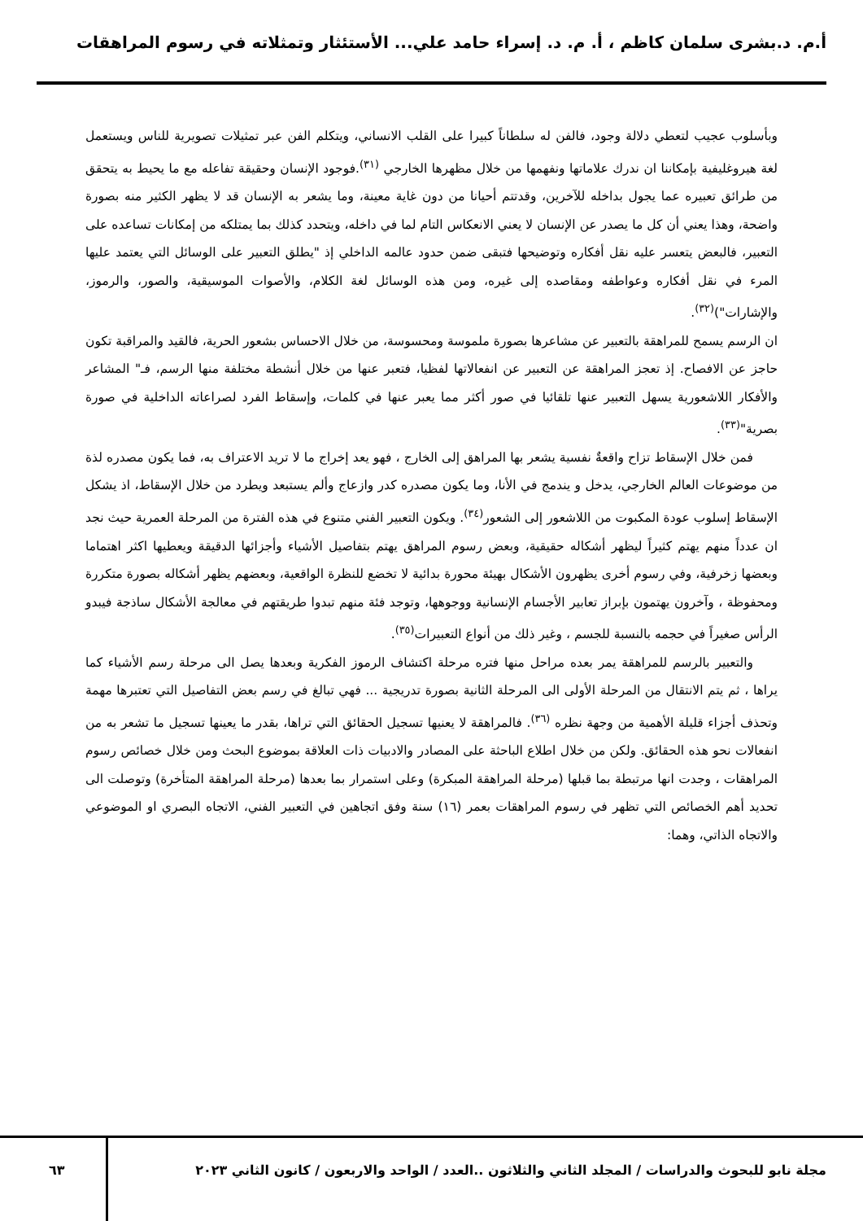أ.م. د.بشرى سلمان كاظم ، أ. م. د. إسراء حامد علي... الأستئثار وتمثلاته في رسوم المراهقات
وبأسلوب عجيب لتعطي دلالة وجود، فالفن له سلطاناً كبيرا على القلب الانساني، ويتكلم الفن عبر تمثيلات تصويرية للناس ويستعمل لغة هيروغليفية بإمكاننا ان ندرك علاماتها ونفهمها من خلال مظهرها الخارجي <sup>(٣١)</sup>.فوجود الإنسان وحقيقة تفاعله مع ما يحيط به يتحقق من طرائق تعبيره عما يجول بداخله للآخرين، وقدتتم أحيانا من دون غاية معينة، وما يشعر به الإنسان قد لا يظهر الكثير منه بصورة واضحة، وهذا يعني أن كل ما يصدر عن الإنسان لا يعني الانعكاس التام لما في داخله، ويتحدد كذلك بما يمتلكه من إمكانات تساعده على التعبير، فالبعض يتعسر عليه نقل أفكاره وتوضيحها فتبقى ضمن حدود عالمه الداخلي إذ "يطلق التعبير على الوسائل التي يعتمد عليها المرء في نقل أفكاره وعواطفه ومقاصده إلى غيره، ومن هذه الوسائل لغة الكلام، والأصوات الموسيقية، والصور، والرموز، والإشارات")<sup>(٣٢)</sup>.
ان الرسم يسمح للمراهقة بالتعبير عن مشاعرها بصورة ملموسة ومحسوسة، من خلال الاحساس بشعور الحرية، فالقيد والمراقبة تكون حاجز عن الافصاح. إذ تعجز المراهقة عن التعبير عن انفعالاتها لفظيا، فتعبر عنها من خلال أنشطة مختلفة منها الرسم، فـ" المشاعر والأفكار اللاشعورية يسهل التعبير عنها تلقائيا في صور أكثر مما يعبر عنها في كلمات، وإسقاط الفرد لصراعاته الداخلية في صورة بصرية"<sup>(٣٣)</sup>.
فمن خلال الإسقاط تزاح واقعةٌ نفسية يشعر بها المراهق إلى الخارج ، فهو يعد إخراج ما لا تريد الاعتراف به، فما يكون مصدره لذة من موضوعات العالم الخارجي، يدخل و يندمج في الأنا، وما يكون مصدره كدر وازعاج وألم يستبعد ويطرد من خلال الإسقاط، اذ يشكل الإسقاط إسلوب عودة المكبوت من اللاشعور إلى الشعور<sup>(٣٤)</sup>. ويكون التعبير الفني متنوع في هذه الفترة من المرحلة العمرية حيث نجد ان عدداً منهم يهتم كثيراً ليظهر أشكاله حقيقية، وبعض رسوم المراهق يهتم بتفاصيل الأشياء وأجزائها الدقيقة ويعطيها اكثر اهتماما وبعضها زخرفية، وفي رسوم أخرى يظهرون الأشكال بهيئة محورة بدائية لا تخضع للنظرة الواقعية، وبعضهم يظهر أشكاله بصورة متكررة ومحفوظة ، وآخرون يهتمون بإبراز تعابير الأجسام الإنسانية ووجوهها، وتوجد فئة منهم تبدوا طريقتهم في معالجة الأشكال ساذجة فيبدو الرأس صغيراً في حجمه بالنسبة للجسم ، وغير ذلك من أنواع التعبيرات<sup>(٣٥)</sup>.
والتعبير بالرسم للمراهقة يمر بعده مراحل منها فتره مرحلة اكتشاف الرموز الفكرية وبعدها يصل الى مرحلة رسم الأشياء كما يراها ، ثم يتم الانتقال من المرحلة الأولى الى المرحلة الثانية بصورة تدريجية ... فهي تبالغ في رسم بعض التفاصيل التي تعتبرها مهمة وتحذف أجزاء قليلة الأهمية من وجهة نظره <sup>(٣٦)</sup>. فالمراهقة لا يعنيها تسجيل الحقائق التي تراها، بقدر ما يعينها تسجيل ما تشعر به من انفعالات نحو هذه الحقائق. ولكن من خلال اطلاع الباحثة على المصادر والادبيات ذات العلاقة بموضوع البحث ومن خلال خصائص رسوم المراهقات ، وجدت انها مرتبطة بما قبلها (مرحلة المراهقة المبكرة) وعلى استمرار بما بعدها (مرحلة المراهقة المتأخرة) وتوصلت الى تحديد أهم الخصائص التي تظهر في رسوم المراهقات بعمر (١٦) سنة وفق اتجاهين في التعبير الفني، الاتجاه البصري او الموضوعي والاتجاه الذاتي، وهما:
مجلة نابو للبحوث والدراسات / المجلد الثاني والثلاثون ..العدد / الواحد والاربعون / كانون الثاني ٢٠٢٣
٦٣